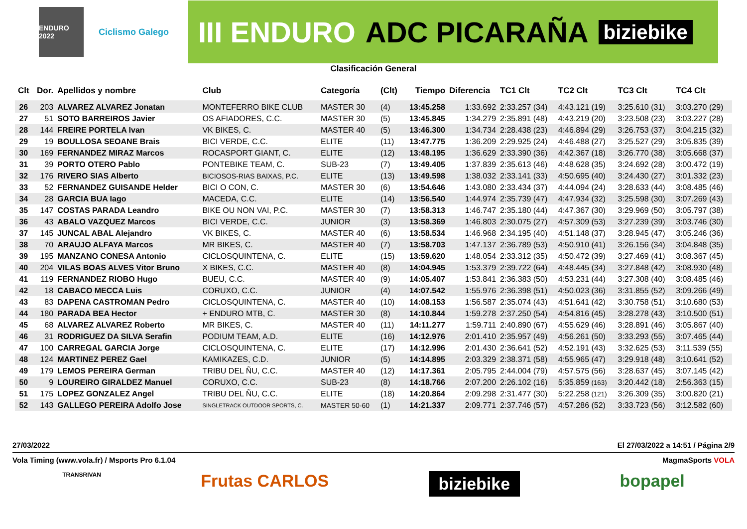ENDURO 2022
Ciclismo Galego
III ENDURO ADC PICARAÑA biziebike
Clasificación General
| Clt | Dor. | Apellidos y nombre | Club | Categoría | (Clt) | Tiempo | Diferencia | TC1 Clt | TC2 Clt | TC3 Clt | TC4 Clt |
| --- | --- | --- | --- | --- | --- | --- | --- | --- | --- | --- | --- |
| 26 | 203 | ALVAREZ ALVAREZ Jonatan | MONTEFERRO BIKE CLUB | MASTER 30 | (4) | 13:45.258 | 1:33.692 | 2:33.257 (34) | 4:43.121 (19) | 3:25.610 (31) | 3:03.270 (29) |
| 27 | 51 | SOTO BARREIROS Javier | OS AFIADORES, C.C. | MASTER 30 | (5) | 13:45.845 | 1:34.279 | 2:35.891 (48) | 4:43.219 (20) | 3:23.508 (23) | 3:03.227 (28) |
| 28 | 144 | FREIRE PORTELA Ivan | VK BIKES, C. | MASTER 40 | (5) | 13:46.300 | 1:34.734 | 2:28.438 (23) | 4:46.894 (29) | 3:26.753 (37) | 3:04.215 (32) |
| 29 | 19 | BOULLOSA SEOANE Brais | BICI VERDE, C.C. | ELITE | (11) | 13:47.775 | 1:36.209 | 2:29.925 (24) | 4:46.488 (27) | 3:25.527 (29) | 3:05.835 (39) |
| 30 | 169 | FERNANDEZ MIRAZ Marcos | ROCASPORT GIANT, C. | ELITE | (12) | 13:48.195 | 1:36.629 | 2:33.390 (36) | 4:42.367 (18) | 3:26.770 (38) | 3:05.668 (37) |
| 31 | 39 | PORTO OTERO Pablo | PONTEBIKE TEAM, C. | SUB-23 | (7) | 13:49.405 | 1:37.839 | 2:35.613 (46) | 4:48.628 (35) | 3:24.692 (28) | 3:00.472 (19) |
| 32 | 176 | RIVERO SIAS Alberto | BICIOSOS-RIAS BAIXAS, P.C. | ELITE | (13) | 13:49.598 | 1:38.032 | 2:33.141 (33) | 4:50.695 (40) | 3:24.430 (27) | 3:01.332 (23) |
| 33 | 52 | FERNANDEZ GUISANDE Helder | BICI O CON, C. | MASTER 30 | (6) | 13:54.646 | 1:43.080 | 2:33.434 (37) | 4:44.094 (24) | 3:28.633 (44) | 3:08.485 (46) |
| 34 | 28 | GARCIA BUA Iago | MACEDA, C.C. | ELITE | (14) | 13:56.540 | 1:44.974 | 2:35.739 (47) | 4:47.934 (32) | 3:25.598 (30) | 3:07.269 (43) |
| 35 | 147 | COSTAS PARADA Leandro | BIKE OU NON VAI, P.C. | MASTER 30 | (7) | 13:58.313 | 1:46.747 | 2:35.180 (44) | 4:47.367 (30) | 3:29.969 (50) | 3:05.797 (38) |
| 36 | 43 | ABALO VAZQUEZ Marcos | BICI VERDE, C.C. | JUNIOR | (3) | 13:58.369 | 1:46.803 | 2:30.075 (27) | 4:57.309 (53) | 3:27.239 (39) | 3:03.746 (30) |
| 37 | 145 | JUNCAL ABAL Alejandro | VK BIKES, C. | MASTER 40 | (6) | 13:58.534 | 1:46.968 | 2:34.195 (40) | 4:51.148 (37) | 3:28.945 (47) | 3:05.246 (36) |
| 38 | 70 | ARAUJO ALFAYA Marcos | MR BIKES, C. | MASTER 40 | (7) | 13:58.703 | 1:47.137 | 2:36.789 (53) | 4:50.910 (41) | 3:26.156 (34) | 3:04.848 (35) |
| 39 | 195 | MANZANO CONESA Antonio | CICLOSQUINTENA, C. | ELITE | (15) | 13:59.620 | 1:48.054 | 2:33.312 (35) | 4:50.472 (39) | 3:27.469 (41) | 3:08.367 (45) |
| 40 | 204 | VILAS BOAS ALVES Vitor Bruno | X BIKES, C.C. | MASTER 40 | (8) | 14:04.945 | 1:53.379 | 2:39.722 (64) | 4:48.445 (34) | 3:27.848 (42) | 3:08.930 (48) |
| 41 | 119 | FERNANDEZ RIOBO Hugo | BUEU, C.C. | MASTER 40 | (9) | 14:05.407 | 1:53.841 | 2:36.383 (50) | 4:53.231 (44) | 3:27.308 (40) | 3:08.485 (46) |
| 42 | 18 | CABACO MECCA Luis | CORUXO, C.C. | JUNIOR | (4) | 14:07.542 | 1:55.976 | 2:36.398 (51) | 4:50.023 (36) | 3:31.855 (52) | 3:09.266 (49) |
| 43 | 83 | DAPENA CASTROMAN Pedro | CICLOSQUINTENA, C. | MASTER 40 | (10) | 14:08.153 | 1:56.587 | 2:35.074 (43) | 4:51.641 (42) | 3:30.758 (51) | 3:10.680 (53) |
| 44 | 180 | PARADA BEA Hector | + ENDURO MTB, C. | MASTER 30 | (8) | 14:10.844 | 1:59.278 | 2:37.250 (54) | 4:54.816 (45) | 3:28.278 (43) | 3:10.500 (51) |
| 45 | 68 | ALVAREZ ALVAREZ Roberto | MR BIKES, C. | MASTER 40 | (11) | 14:11.277 | 1:59.711 | 2:40.890 (67) | 4:55.629 (46) | 3:28.891 (46) | 3:05.867 (40) |
| 46 | 31 | RODRIGUEZ DA SILVA Serafin | PODIUM TEAM, A.D. | ELITE | (16) | 14:12.976 | 2:01.410 | 2:35.957 (49) | 4:56.261 (50) | 3:33.293 (55) | 3:07.465 (44) |
| 47 | 100 | CARREGAL GARCIA Jorge | CICLOSQUINTENA, C. | ELITE | (17) | 14:12.996 | 2:01.430 | 2:36.641 (52) | 4:52.191 (43) | 3:32.625 (53) | 3:11.539 (55) |
| 48 | 124 | MARTINEZ PEREZ Gael | KAMIKAZES, C.D. | JUNIOR | (5) | 14:14.895 | 2:03.329 | 2:38.371 (58) | 4:55.965 (47) | 3:29.918 (48) | 3:10.641 (52) |
| 49 | 179 | LEMOS PEREIRA German | TRIBU DEL ÑU, C.C. | MASTER 40 | (12) | 14:17.361 | 2:05.795 | 2:44.004 (79) | 4:57.575 (56) | 3:28.637 (45) | 3:07.145 (42) |
| 50 | 9 | LOUREIRO GIRALDEZ Manuel | CORUXO, C.C. | SUB-23 | (8) | 14:18.766 | 2:07.200 | 2:26.102 (16) | 5:35.859 (163) | 3:20.442 (18) | 2:56.363 (15) |
| 51 | 175 | LOPEZ GONZALEZ Angel | TRIBU DEL ÑU, C.C. | ELITE | (18) | 14:20.864 | 2:09.298 | 2:31.477 (30) | 5:22.258 (121) | 3:26.309 (35) | 3:00.820 (21) |
| 52 | 143 | GALLEGO PEREIRA Adolfo Jose | SINGLETRACK OUTDOOR SPORTS, C. | MASTER 50-60 | (1) | 14:21.337 | 2:09.771 | 2:37.746 (57) | 4:57.286 (52) | 3:33.723 (56) | 3:12.582 (60) |
27/03/2022 El 27/03/2022 a 14:51 / Página 2/9
Vola Timing (www.vola.fr) / Msports Pro 6.1.04 MagmaSports VOLA
TRANSRIVAN Frutas CARLOS biziebike bopapel